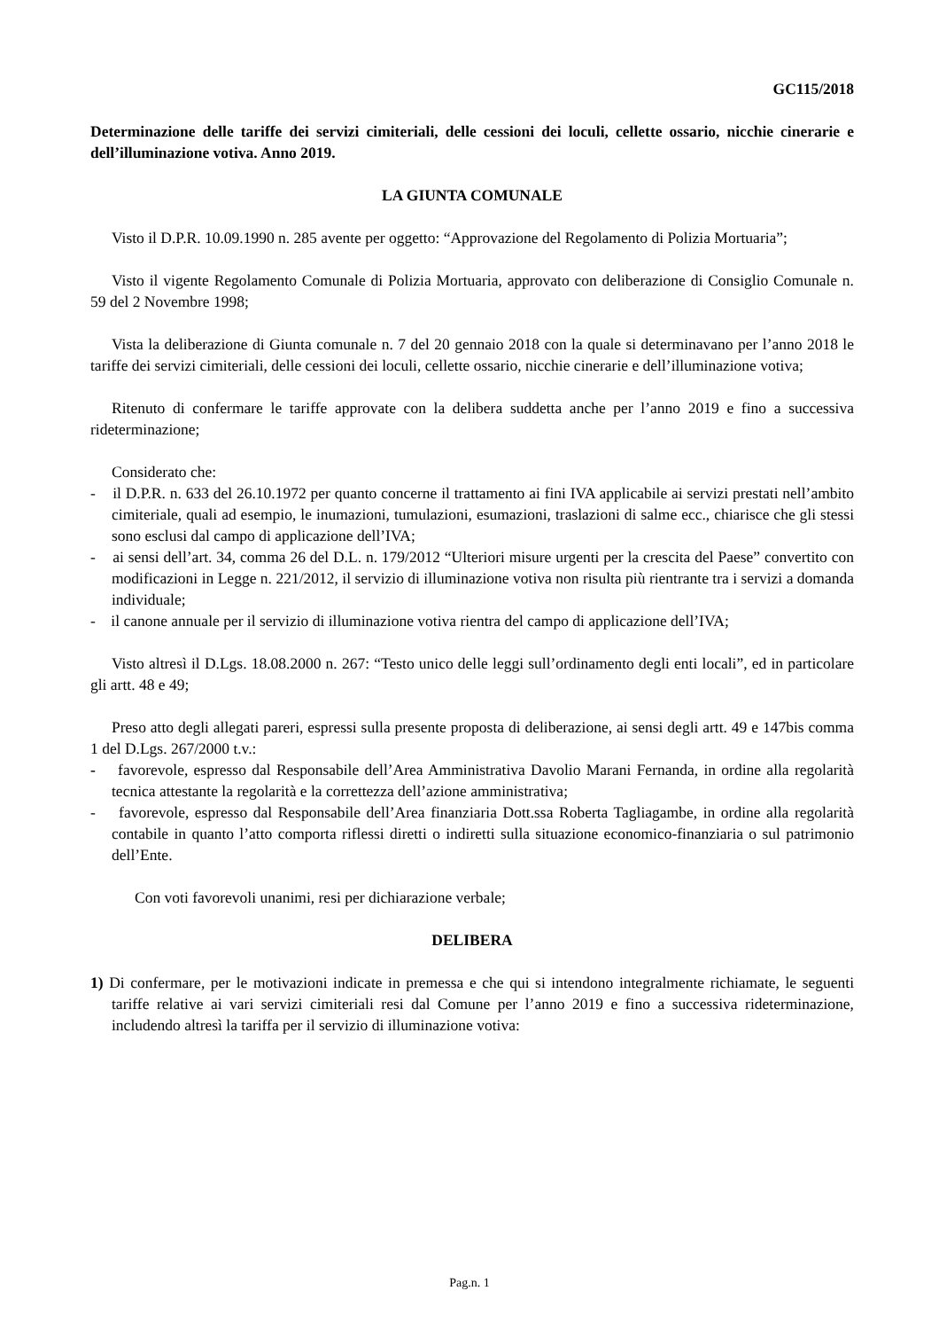GC115/2018
Determinazione delle tariffe dei servizi cimiteriali, delle cessioni dei loculi, cellette ossario, nicchie cinerarie e dell’illuminazione votiva. Anno 2019.
LA GIUNTA COMUNALE
Visto il D.P.R. 10.09.1990 n. 285 avente per oggetto: “Approvazione del Regolamento di Polizia Mortuaria”;
Visto il vigente Regolamento Comunale di Polizia Mortuaria, approvato con deliberazione di Consiglio Comunale n. 59 del 2 Novembre 1998;
Vista la deliberazione di Giunta comunale n. 7 del 20 gennaio 2018 con la quale si determinavano per l’anno 2018 le tariffe dei servizi cimiteriali, delle cessioni dei loculi, cellette ossario, nicchie cinerarie e dell’illuminazione votiva;
Ritenuto di confermare le tariffe approvate con la delibera suddetta anche per l’anno 2019 e fino a successiva rideterminazione;
Considerato che:
- il D.P.R. n. 633 del 26.10.1972 per quanto concerne il trattamento ai fini IVA applicabile ai servizi prestati nell’ambito cimiteriale, quali ad esempio, le inumazioni, tumulazioni, esumazioni, traslazioni di salme ecc., chiarisce che gli stessi sono esclusi dal campo di applicazione dell’IVA;
- ai sensi dell’art. 34, comma 26 del D.L. n. 179/2012 “Ulteriori misure urgenti per la crescita del Paese” convertito con modificazioni in Legge n. 221/2012, il servizio di illuminazione votiva non risulta più rientrante tra i servizi a domanda individuale;
- il canone annuale per il servizio di illuminazione votiva rientra del campo di applicazione dell’IVA;
Visto altresì il D.Lgs. 18.08.2000 n. 267: “Testo unico delle leggi sull’ordinamento degli enti locali”, ed in particolare gli artt. 48 e 49;
Preso atto degli allegati pareri, espressi sulla presente proposta di deliberazione, ai sensi degli artt. 49 e 147bis comma 1 del D.Lgs. 267/2000 t.v.:
- favorevole, espresso dal Responsabile dell’Area Amministrativa Davolio Marani Fernanda, in ordine alla regolarità tecnica attestante la regolarità e la correttezza dell’azione amministrativa;
- favorevole, espresso dal Responsabile dell’Area finanziaria Dott.ssa Roberta Tagliagambe, in ordine alla regolarità contabile in quanto l’atto comporta riflessi diretti o indiretti sulla situazione economico-finanziaria o sul patrimonio dell’Ente.
Con voti favorevoli unanimi, resi per dichiarazione verbale;
DELIBERA
1) Di confermare, per le motivazioni indicate in premessa e che qui si intendono integralmente richiamate, le seguenti tariffe relative ai vari servizi cimiteriali resi dal Comune per l’anno 2019 e fino a successiva rideterminazione, includendo altresì la tariffa per il servizio di illuminazione votiva:
Pag.n. 1